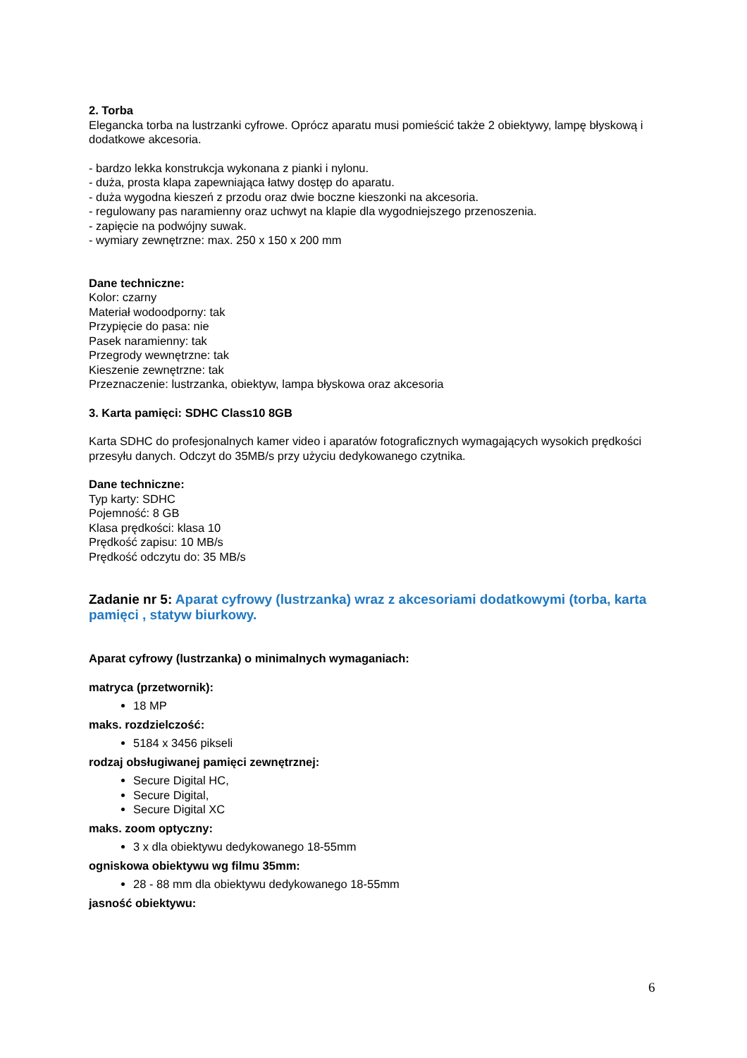2. Torba
Elegancka torba na lustrzanki cyfrowe. Oprócz aparatu musi pomieścić także 2 obiektywy, lampę błyskową i dodatkowe akcesoria.
- bardzo lekka konstrukcja wykonana z pianki i nylonu.
- duża, prosta klapa zapewniająca łatwy dostęp do aparatu.
- duża wygodna kieszeń z przodu oraz dwie boczne kieszonki na akcesoria.
- regulowany pas naramienny oraz uchwyt na klapie dla wygodniejszego przenoszenia.
- zapięcie na podwójny suwak.
- wymiary zewnętrzne: max. 250 x 150 x 200 mm
Dane techniczne:
Kolor: czarny
Materiał wodoodporny: tak
Przypięcie do pasa: nie
Pasek naramienny: tak
Przegrody wewnętrzne: tak
Kieszenie zewnętrzne: tak
Przeznaczenie: lustrzanka, obiektyw, lampa błyskowa oraz akcesoria
3. Karta pamięci: SDHC Class10 8GB
Karta SDHC do profesjonalnych kamer video i aparatów fotograficznych wymagających wysokich prędkości przesyłu danych. Odczyt do 35MB/s przy użyciu dedykowanego czytnika.
Dane techniczne:
Typ karty: SDHC
Pojemność: 8 GB
Klasa prędkości: klasa 10
Prędkość zapisu: 10 MB/s
Prędkość odczytu do: 35 MB/s
Zadanie nr 5: Aparat cyfrowy (lustrzanka) wraz z akcesoriami dodatkowymi (torba, karta pamięci , statyw biurkowy.
Aparat cyfrowy (lustrzanka) o minimalnych wymaganiach:
matryca (przetwornik):
18 MP
maks. rozdzielczość:
5184 x 3456 pikseli
rodzaj obsługiwanej pamięci zewnętrznej:
Secure Digital HC,
Secure Digital,
Secure Digital XC
maks. zoom optyczny:
3 x dla obiektywu dedykowanego 18-55mm
ogniskowa obiektywu wg filmu 35mm:
28 - 88 mm dla obiektywu dedykowanego 18-55mm
jasność obiektywu:
6